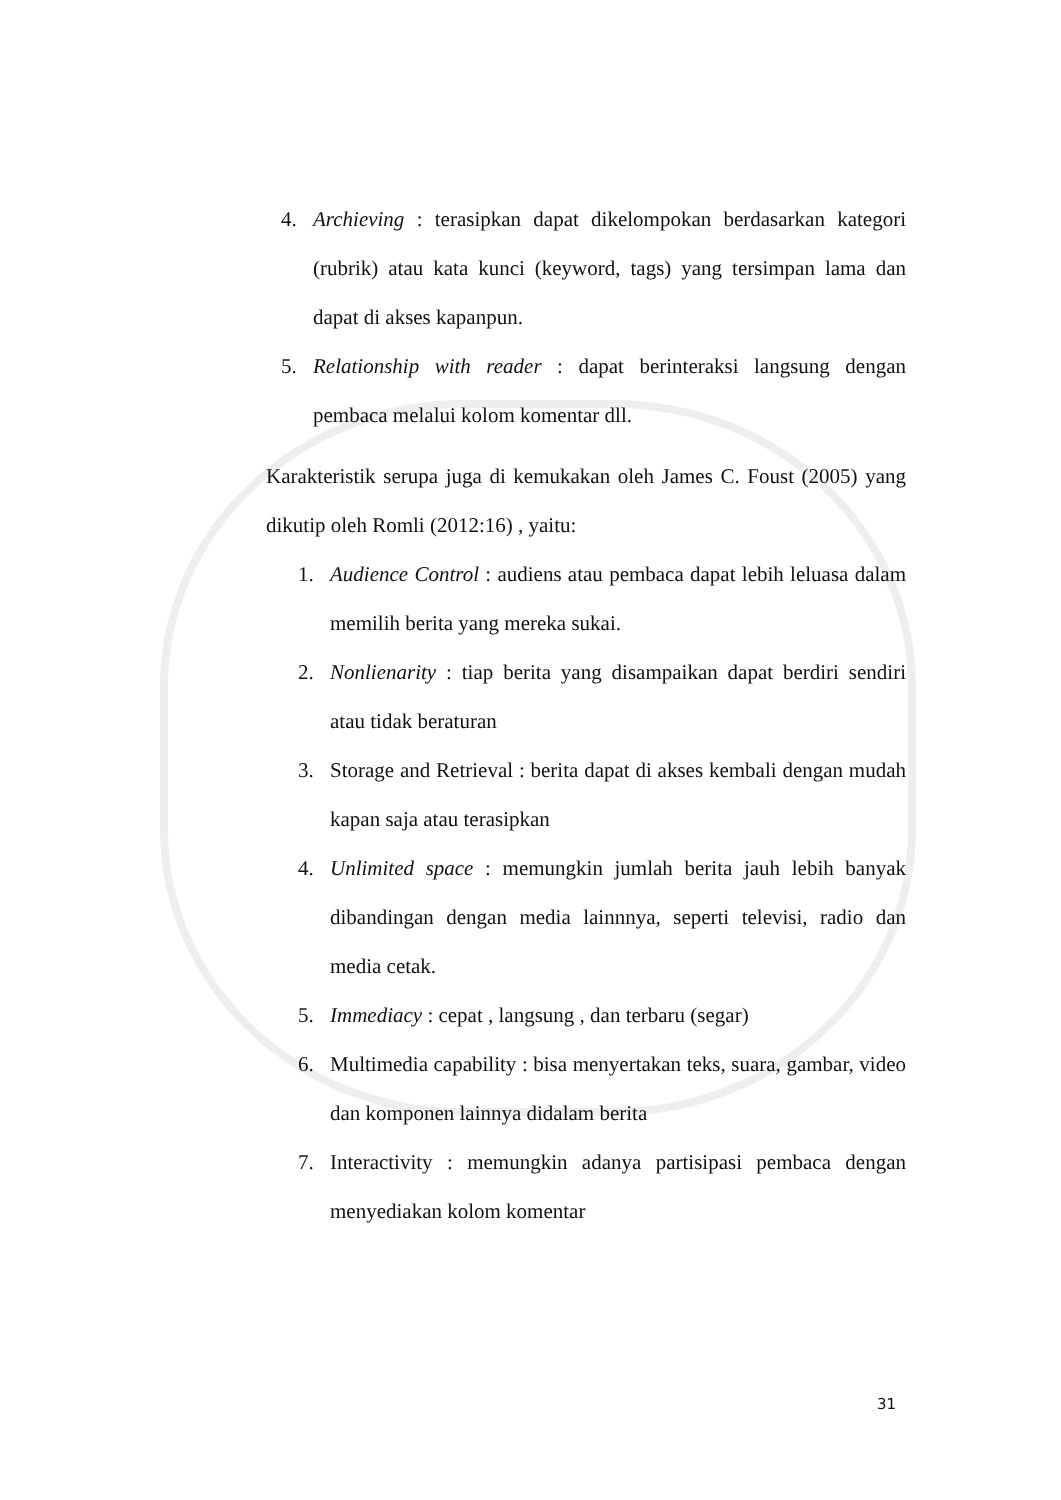4. Archieving : terasipkan dapat dikelompokan berdasarkan kategori (rubrik) atau kata kunci (keyword, tags) yang tersimpan lama dan dapat di akses kapanpun.
5. Relationship with reader : dapat berinteraksi langsung dengan pembaca melalui kolom komentar dll.
Karakteristik serupa juga di kemukakan oleh James C. Foust (2005) yang dikutip oleh Romli (2012:16) , yaitu:
1. Audience Control : audiens atau pembaca dapat lebih leluasa dalam memilih berita yang mereka sukai.
2. Nonlienarity : tiap berita yang disampaikan dapat berdiri sendiri atau tidak beraturan
3. Storage and Retrieval : berita dapat di akses kembali dengan mudah kapan saja atau terasipkan
4. Unlimited space : memungkin jumlah berita jauh lebih banyak dibandingan dengan media lainnnya, seperti televisi, radio dan media cetak.
5. Immediacy : cepat , langsung , dan terbaru (segar)
6. Multimedia capability : bisa menyertakan teks, suara, gambar, video dan komponen lainnya didalam berita
7. Interactivity : memungkin adanya partisipasi pembaca dengan menyediakan kolom komentar
31